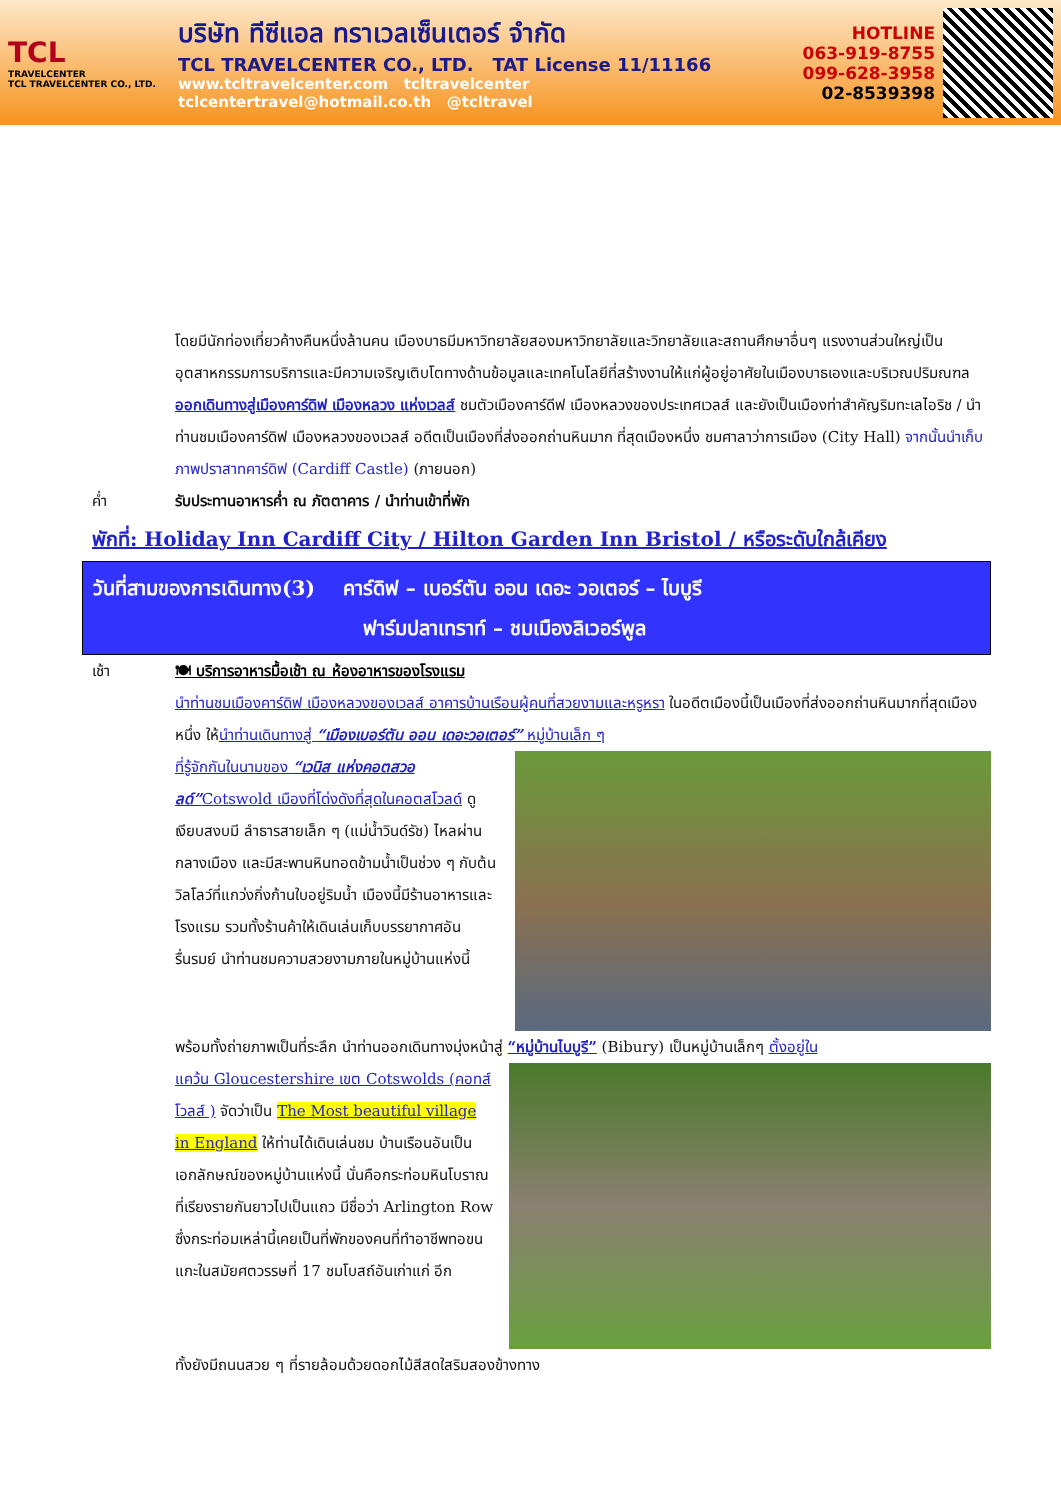TCL
TRAVELCENTER
TCL TRAVELCENTER CO., LTD.
บริษัท ทีซีแอล ทราเวลเซ็นเตอร์ จำกัด
TCL TRAVELCENTER CO., LTD. TAT License 11/11166
www.tcltravelcenter.com tcltravelcenter
tclcentertravel@hotmail.co.th @tcltravel
HOTLINE
063-919-8755
099-628-3958
02-8539398
โดยมีนักท่องเที่ยวค้างคืนหนึ่งล้านคน เมืองบาธมีมหาวิทยาลัยสองมหาวิทยาลัยและวิทยาลัยและสถานศึกษาอื่นๆ แรงงานส่วนใหญ่เป็นอุตสาหกรรมการบริการและมีความเจริญเติบโตทางด้านข้อมูลและเทคโนโลยีที่สร้างงานให้แก่ผู้อยู่อาศัยในเมืองบาธเองและบริเวณปริมณฑล ออกเดินทางสู่เมืองคาร์ดิฟ เมืองหลวง แห่งเวลส์ ชมตัวเมืองคาร์ดีฟ เมืองหลวงของประเทศเวลส์ และยังเป็นเมืองท่าสำคัญริมทะเลไอริช / นำท่านชมเมืองคาร์ดิฟ เมืองหลวงของเวลส์ อดีตเป็นเมืองที่ส่งออกถ่านหินมาก ที่สุดเมืองหนึ่ง ชมศาลาว่าการเมือง (City Hall) จากนั้นนำเก็บภาพปราสาทคาร์ดิฟ (Cardiff Castle) (ภายนอก)
ค่ำ รับประทานอาหารค่ำ ณ ภัตตาคาร / นำท่านเข้าที่พัก
พักที่: Holiday Inn Cardiff City / Hilton Garden Inn Bristol / หรือระดับใกล้เคียง
วันที่สามของการเดินทาง(3) คาร์ดิฟ – เบอร์ตัน ออน เดอะ วอเตอร์ – ไบบูรี
ฟาร์มปลาเทราท์ – ชมเมืองลิเวอร์พูล
เช้า 🍽 บริการอาหารมื้อเช้า ณ ห้องอาหารของโรงแรม
นำท่านชมเมืองคาร์ดิฟ เมืองหลวงของเวลส์ อาคารบ้านเรือนผู้คนที่สวยงามและหรูหรา ในอดีตเมืองนี้เป็นเมืองที่ส่งออกถ่านหินมากที่สุดเมืองหนึ่ง ให้นำท่านเดินทางสู่ “เมืองเบอร์ตัน ออน เดอะวอเตอร์” หมู่บ้านเล็ก ๆ
ที่รู้จักกันในนามของ “เวนิส แห่งคอตสวอลด์”Cotswold เมืองที่โด่งดังที่สุดในคอตสโวลด์ ดูเงียบสงบมี ลำธารสายเล็ก ๆ (แม่น้ำวินด์รัช) ไหลผ่านกลางเมือง และมีสะพานหินทอดข้ามน้ำเป็นช่วง ๆ กับต้นวิลโลว์ที่แกว่งกิ่งก้านใบอยู่ริมน้ำ เมืองนี้มีร้านอาหารและโรงแรม รวมทั้งร้านค้าให้เดินเล่นเก็บบรรยากาศอันรื่นรมย์ นำท่านชมความสวยงามภายในหมู่บ้านแห่งนี้
พร้อมทั้งถ่ายภาพเป็นที่ระลึก นำท่านออกเดินทางมุ่งหน้าสู่ “หมู่บ้านไบบูรี” (Bibury) เป็นหมู่บ้านเล็กๆ ตั้งอยู่ใน
แคว้น Gloucestershire เขต Cotswolds (คอทส์โวลส์ ) จัดว่าเป็น The Most beautiful village in England ให้ท่านได้เดินเล่นชม บ้านเรือนอันเป็นเอกลักษณ์ของหมู่บ้านแห่งนี้ นั่นคือกระท่อมหินโบราณ ที่เรียงรายกันยาวไปเป็นแถว มีชื่อว่า Arlington Row ซึ่งกระท่อมเหล่านี้เคยเป็นที่พักของคนที่ทำอาชีพทอขนแกะในสมัยศตวรรษที่ 17 ชมโบสถ์อันเก่าแก่ อีก
ทั้งยังมีถนนสวย ๆ ที่รายล้อมด้วยดอกไม้สีสดใสริมสองข้างทาง